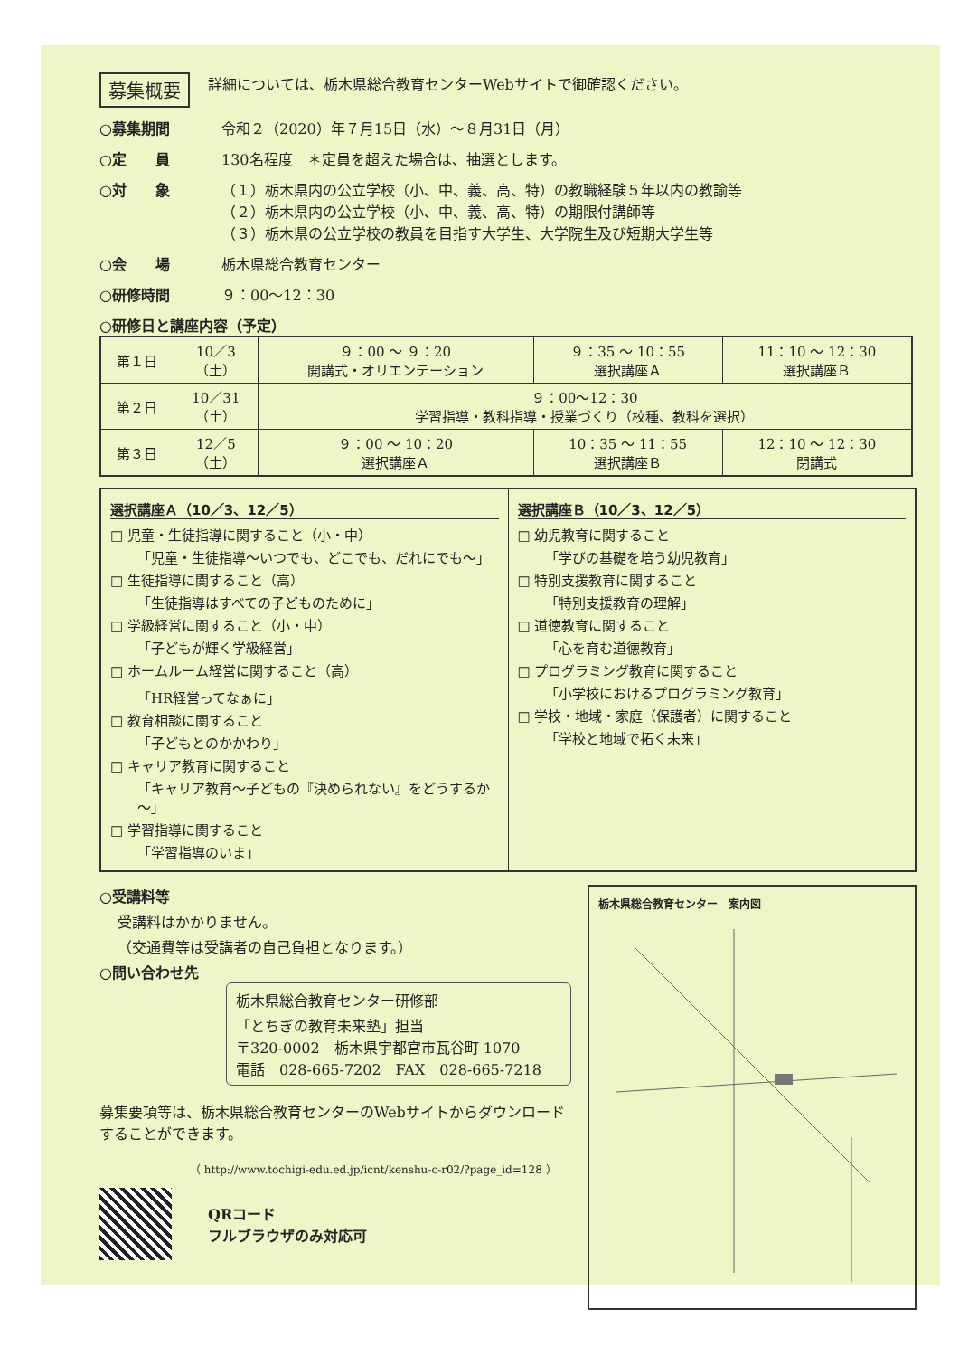募集概要 詳細については、栃木県総合教育センターWebサイトで御確認ください。
○募集期間 令和２（2020）年７月15日（水）～８月31日（月）
○定　　員 130名程度　＊定員を超えた場合は、抽選とします。
○対　　象 （１）栃木県内の公立学校（小、中、義、高、特）の教職経験５年以内の教諭等
（２）栃木県内の公立学校（小、中、義、高、特）の期限付講師等
（３）栃木県の公立学校の教員を目指す大学生、大学院生及び短期大学生等
○会　　場 栃木県総合教育センター
○研修時間 ９：00～12：30
○研修日と講座内容（予定）
| 第１日 | 10／3 （土） | ９：00 ～ ９：20 開講式・オリエンテーション | ９：35 ～ 10：55 選択講座Ａ | 11：10 ～ 12：30 選択講座Ｂ |
| 第２日 | 10／31 （土） | ９：00～12：30 学習指導・教科指導・授業づくり（校種、教科を選択） | | |
| 第３日 | 12／5 （土） | ９：00 ～ 10：20 選択講座Ａ | 10：35 ～ 11：55 選択講座Ｂ | 12：10 ～ 12：30 閉講式 |
選択講座Ａ（10／3、12／5）
□ 児童・生徒指導に関すること（小・中）
「児童・生徒指導～いつでも、どこでも、だれにでも～」
□ 生徒指導に関すること（高）
「生徒指導はすべての子どものために」
□ 学級経営に関すること（小・中）
「子どもが輝く学級経営」
□ ホームルーム経営に関すること（高）
「HR経営ってなぁに」
□ 教育相談に関すること
「子どもとのかかわり」
□ キャリア教育に関すること
「キャリア教育～子どもの『決められない』をどうするか～」
□ 学習指導に関すること
「学習指導のいま」
選択講座Ｂ（10／3、12／5）
□ 幼児教育に関すること
「学びの基礎を培う幼児教育」
□ 特別支援教育に関すること
「特別支援教育の理解」
□ 道徳教育に関すること
「心を育む道徳教育」
□ プログラミング教育に関すること
「小学校におけるプログラミング教育」
□ 学校・地域・家庭（保護者）に関すること
「学校と地域で拓く未来」
○受講料等
受講料はかかりません。
（交通費等は受講者の自己負担となります。）
○問い合わせ先
栃木県総合教育センター研修部
「とちぎの教育未来塾」担当
〒320-0002　栃木県宇都宮市瓦谷町 1070
電話　028-665-7202　FAX　028-665-7218
募集要項等は、栃木県総合教育センターのWebサイトからダウンロードすることができます。
（ http://www.tochigi-edu.ed.jp/icnt/kenshu-c-r02/?page_id=128 ）
QRコード
フルブラウザのみ対応可
栃木県総合教育センター　案内図